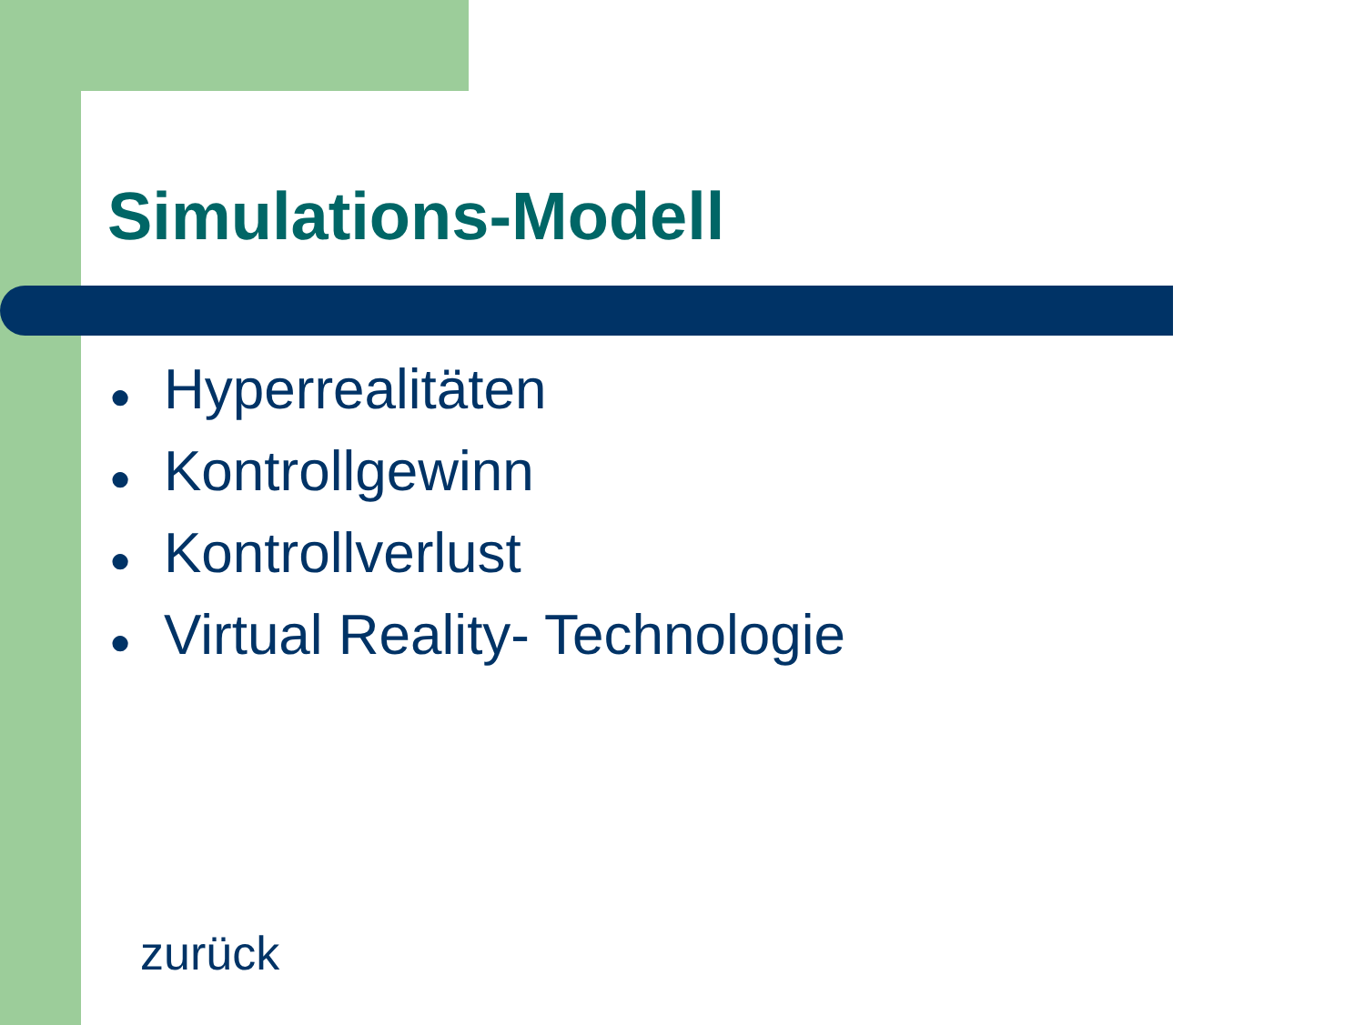Simulations-Modell
● Hyperrealitäten
● Kontrollgewinn
● Kontrollverlust
● Virtual Reality- Technologie
zurück